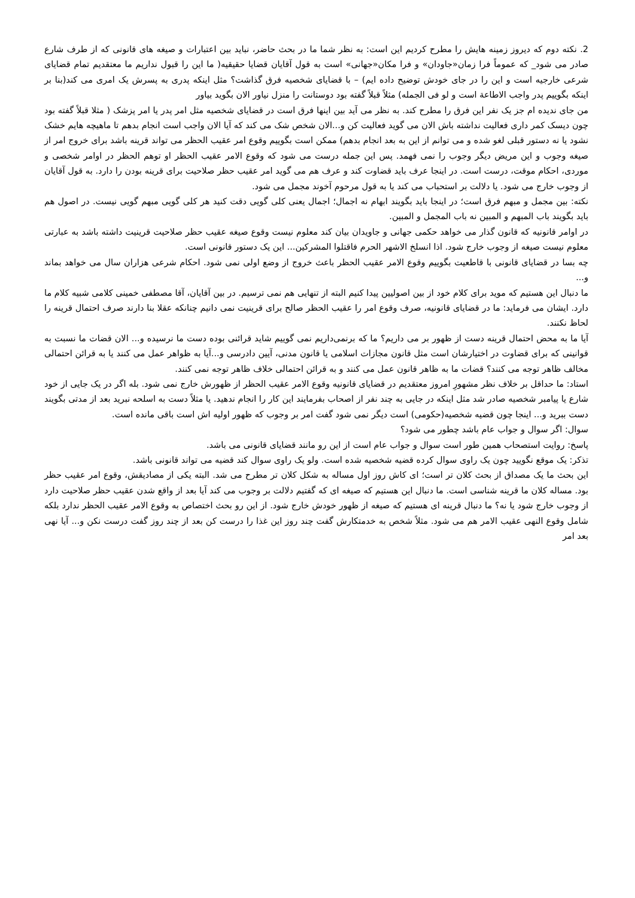2. نکته دوم که دیروز زمینه هایش را مطرح کردیم این است: به نظر شما ما در بحث حاضر، نباید بین اعتبارات و صیغه های قانونی که از طرف شارع صادر می شود_ که عموماً فرا زمان«جاودان» و فرا مکان«جهانی» است به قول آقایان قضایا حقیقیه( ما این را قبول نداریم ما معتقدیم تمام قضایای شرعی خارجیه است و این را در جای خودش توضیح داده ایم) – با قضایای شخصیه فرق گذاشت؟ مثل اینکه پدری به پسرش یک امری می کند(بنا بر اینکه بگوییم پدر واجب الاطاعة است و لو فی الجمله) مثلاً قبلاً گفته بود دوستانت را منزل نیاور الان بگوید بیاور
من جای ندیده ام جز یک نفر این فرق را مطرح کند. به نظر می آید بین اینها فرق است در قضایای شخصیه مثل امر پدر یا امر پزشک ( مثلا قبلاً گفته بود چون دیسک کمر داری فعالیت نداشته باش الان می گوید فعالیت کن و...الان شخص شک می کند که آیا الان واجب است انجام بدهم تا ماهیچه هایم خشک نشود یا نه دستور قبلی لغو شده و می توانم از این به بعد انجام بدهم) ممکن است بگوییم وقوع امر عقیب الحظر می تواند قرینه باشد برای خروج امر از صیغه وجوب و این مریض دیگر وجوب را نمی فهمد. پس این جمله درست می شود که وقوع الامر عقیب الحظر او توهم الحظر در اوامر شخصی و موردی، احکام موقت، درست است. در اینجا عرف باید قضاوت کند و عرف هم می گوید امر عقیب حظر صلاحیت برای قرینه بودن را دارد. به قول آقایان از وجوب خارج می شود. یا دلالت بر استحباب می کند یا به قول مرحوم آخوند مجمل می شود.
نکته: بین مجمل و مبهم فرق است؛ در اینجا باید بگویند ابهام نه اجمال؛ اجمال یعنی کلی گویی دقت کنید هر کلی گویی مبهم گویی نیست. در اصول هم باید بگویند باب المبهم و المبین نه باب المجمل و المبین.
در اوامر قانونیه که قانون گذار می خواهد حکمی جهانی و جاویدان بیان کند معلوم نیست وقوع صیغه عقیب حظر صلاحیت قرینیت داشته باشد به عبارتی معلوم نیست صیغه از وجوب خارج شود. اذا انسلخ الاشهر الحرم فاقتلوا المشرکین... این یک دستور قانونی است.
چه بسا در قضایای قانونی با قاطعیت بگوییم وقوع الامر عقیب الحظر باعث خروج از وضع اولی نمی شود. احکام شرعی هزاران سال می خواهد بماند و...
ما دنبال این هستیم که موید برای کلام خود از بین اصولیین پیدا کنیم البته از تنهایی هم نمی ترسیم. در بین آقایان، آقا مصطفی خمینی کلامی شبیه کلام ما دارد. ایشان می فرماید: ما در قضایای قانونیه، صرف وقوع امر را عقیب الحظر صالح برای قرینیت نمی دانیم چنانکه عقلا بنا دارند صرف احتمال قرینه را لحاظ نکنند.
آیا ما به محض احتمال قرینه دست از ظهور بر می داریم؟ ما که برنمی‌داریم نمی گوییم شاید قرائنی بوده دست ما نرسیده و... الان قضات ما نسبت به قوانینی که برای قضاوت در اختیارشان است مثل قانون مجازات اسلامی یا قانون مدنی، آیین دادرسی و...آیا به ظواهر عمل می کنند یا به قرائن احتمالی مخالف ظاهر توجه می کنند؟ قضات ما به ظاهر قانون عمل می کنند و به قرائن احتمالی خلاف ظاهر توجه نمی کنند.
استاد: ما حداقل بر خلاف نظر مشهورِ امروز معتقدیم در قضایای قانونیه وقوع الامر عقیب الحظر از ظهورش خارج نمی شود. بله اگر در یک جایی از خود شارع یا پیامبر شخصیه صادر شد مثل اینکه در جایی به چند نفر از اصحاب بفرمایند این کار را انجام ندهید. یا مثلاً دست به اسلحه نبرید بعد از مدتی بگویند دست ببرید و... اینجا چون قضیه شخصیه(حکومی) است دیگر نمی شود گفت امر بر وجوب که ظهور اولیه اش است باقی مانده است.
سوال: اگر سوال و جواب عام باشد چطور می شود؟
پاسخ: روایت استصحاب همین طور است سوال و جواب عام است از این رو مانند قضایای قانونی می باشد.
تذکر: یک موقع نگویید چون یک راوی سوال کرده قضیه شخصیه شده است. ولو یک راوی سوال کند قضیه می تواند قانونی باشد.
این بحث ما یک مصداق از بحث کلان تر است؛ ای کاش روز اول مساله به شکل کلان تر مطرح می شد. البته یکی از مصادیقش، وقوع امر عقیب حظر بود. مساله کلان ما قرینه شناسی است. ما دنبال این هستیم که صیغه ای که گفتیم دلالت بر وجوب می کند آیا بعد از واقع شدن عقیب حظر صلاحیت دارد از وجوب خارج شود یا نه؟ ما دنبال قرینه ای هستیم که صیغه از ظهور خودش خارج شود. از این رو بحث اختصاص به وقوع الامر عقیب الحظر ندارد بلکه شامل وقوع النهی عقیب الامر هم می شود. مثلاً شخص به خدمتکارش گفت چند روز این غذا را درست کن بعد از چند روز گفت درست نکن و... آیا نهی بعد امر